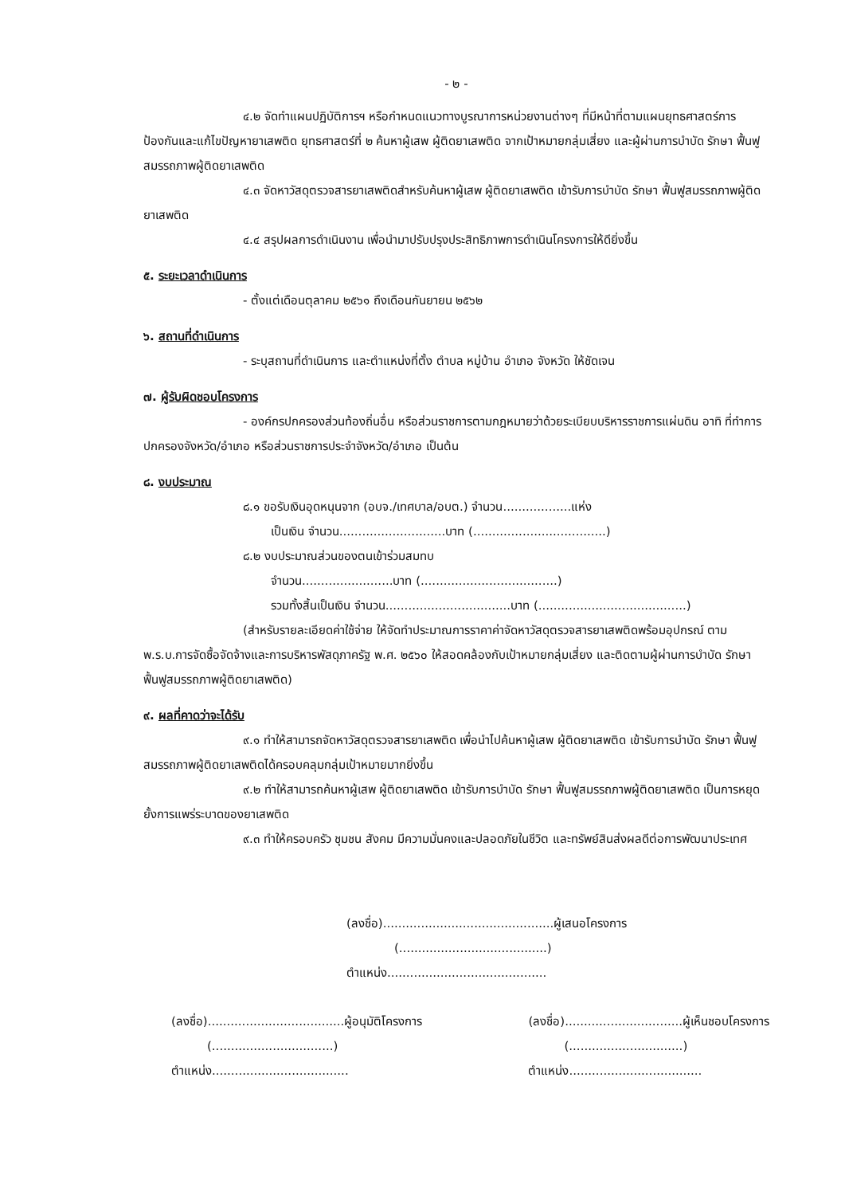- ๒ -
๔.๒ จัดทำแผนปฏิบัติการฯ หรือกำหนดแนวทางบูรณาการหน่วยงานต่างๆ ที่มีหน้าที่ตามแผนยุทธศาสตร์การป้องกันและแก้ไขปัญหายาเสพติด ยุทธศาสตร์ที่ ๒ ค้นหาผู้เสพ ผู้ติดยาเสพติด จากเป้าหมายกลุ่มเสี่ยง และผู้ผ่านการบำบัด รักษา ฟื้นฟูสมรรถภาพผู้ติดยาเสพติด
๔.๓ จัดหาวัสดุตรวจสารยาเสพติดสำหรับค้นหาผู้เสพ ผู้ติดยาเสพติด เข้ารับการบำบัด รักษา ฟื้นฟูสมรรถภาพผู้ติดยาเสพติด
๔.๔ สรุปผลการดำเนินงาน เพื่อนำมาปรับปรุงประสิทธิภาพการดำเนินโครงการให้ดียิ่งขึ้น
๕. ระยะเวลาดำเนินการ
- ตั้งแต่เดือนตุลาคม ๒๕๖๑ ถึงเดือนกันยายน ๒๕๖๒
๖. สถานที่ดำเนินการ
- ระบุสถานที่ดำเนินการ และตำแหน่งที่ตั้ง ตำบล หมู่บ้าน อำเภอ จังหวัด ให้ชัดเจน
๗. ผู้รับผิดชอบโครงการ
- องค์กรปกครองส่วนท้องถิ่นอื่น หรือส่วนราชการตามกฎหมายว่าด้วยระเบียบบริหารราชการแผ่นดิน อาทิ ที่ทำการปกครองจังหวัด/อำเภอ หรือส่วนราชการประจำจังหวัด/อำเภอ เป็นต้น
๘. งบประมาณ
๘.๑ ขอรับเงินอุดหนุนจาก (อบจ./เทศบาล/อบต.) จำนวน..................แห่ง
เป็นเงิน จำนวน............................บาท (...................................)
๘.๒ งบประมาณส่วนของตนเข้าร่วมสมทบ
จำนวน........................บาท (....................................)
รวมทั้งสิ้นเป็นเงิน จำนวน.................................บาท (.......................................)
(สำหรับรายละเอียดค่าใช้จ่าย ให้จัดทำประมาณการราคาค่าจัดหาวัสดุตรวจสารยาเสพติดพร้อมอุปกรณ์ ตาม พ.ร.บ.การจัดซื้อจัดจ้างและการบริหารพัสดุภาครัฐ พ.ศ. ๒๕๖๐ ให้สอดคล้องกับเป้าหมายกลุ่มเสี่ยง และติดตามผู้ผ่านการบำบัด รักษา ฟื้นฟูสมรรถภาพผู้ติดยาเสพติด)
๙. ผลที่คาดว่าจะได้รับ
๙.๑ ทำให้สามารถจัดหาวัสดุตรวจสารยาเสพติด เพื่อนำไปค้นหาผู้เสพ ผู้ติดยาเสพติด เข้ารับการบำบัด รักษา ฟื้นฟูสมรรถภาพผู้ติดยาเสพติดได้ครอบคลุมกลุ่มเป้าหมายมากยิ่งขึ้น
๙.๒ ทำให้สามารถค้นหาผู้เสพ ผู้ติดยาเสพติด เข้ารับการบำบัด รักษา ฟื้นฟูสมรรถภาพผู้ติดยาเสพติด เป็นการหยุดยั้งการแพร่ระบาดของยาเสพติด
๙.๓ ทำให้ครอบครัว ชุมชน สังคม มีความมั่นคงและปลอดภัยในชีวิต และทรัพย์สินส่งผลดีต่อการพัฒนาประเทศ
(ลงชื่อ).............................................ผู้เสนอโครงการ
(.......................................)
ตำแหน่ง..........................................
(ลงชื่อ)....................................ผู้อนุมัติโครงการ
(................................)
ตำแหน่ง....................................
(ลงชื่อ)...............................ผู้เห็นชอบโครงการ
(..............................)
ตำแหน่ง...................................